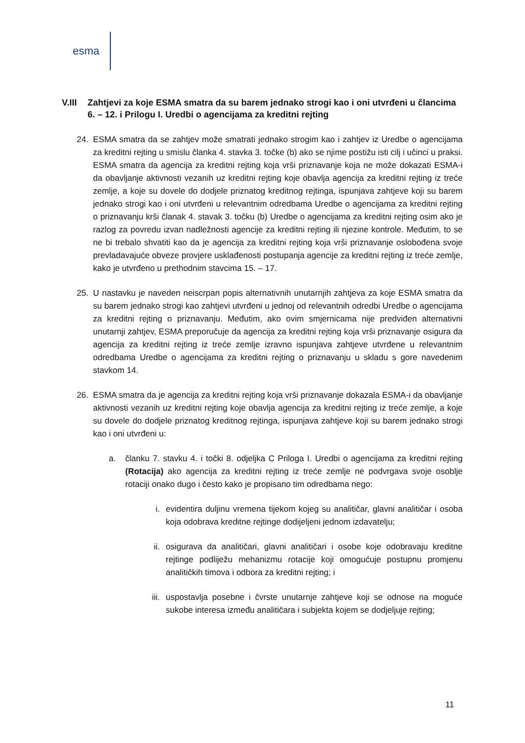esma
V.III Zahtjevi za koje ESMA smatra da su barem jednako strogi kao i oni utvrđeni u člancima 6. – 12. i Prilogu I. Uredbi o agencijama za kreditni rejting
24. ESMA smatra da se zahtjev može smatrati jednako strogim kao i zahtjev iz Uredbe o agencijama za kreditni rejting u smislu članka 4. stavka 3. točke (b) ako se njime postižu isti cilj i učinci u praksi. ESMA smatra da agencija za kreditni rejting koja vrši priznavanje koja ne može dokazati ESMA-i da obavljanje aktivnosti vezanih uz kreditni rejting koje obavlja agencija za kreditni rejting iz treće zemlje, a koje su dovele do dodjele priznatog kreditnog rejtinga, ispunjava zahtjeve koji su barem jednako strogi kao i oni utvrđeni u relevantnim odredbama Uredbe o agencijama za kreditni rejting o priznavanju krši članak 4. stavak 3. točku (b) Uredbe o agencijama za kreditni rejting osim ako je razlog za povredu izvan nadležnosti agencije za kreditni rejting ili njezine kontrole. Međutim, to se ne bi trebalo shvatiti kao da je agencija za kreditni rejting koja vrši priznavanje oslobođena svoje prevladavajuće obveze provjere usklađenosti postupanja agencije za kreditni rejting iz treće zemlje, kako je utvrđeno u prethodnim stavcima 15. – 17.
25. U nastavku je naveden neiscrpan popis alternativnih unutarnjih zahtjeva za koje ESMA smatra da su barem jednako strogi kao zahtjevi utvrđeni u jednoj od relevantnih odredbi Uredbe o agencijama za kreditni rejting o priznavanju. Međutim, ako ovim smjernicama nije predviđen alternativni unutarnji zahtjev, ESMA preporučuje da agencija za kreditni rejting koja vrši priznavanje osigura da agencija za kreditni rejting iz treće zemlje izravno ispunjava zahtjeve utvrđene u relevantnim odredbama Uredbe o agencijama za kreditni rejting o priznavanju u skladu s gore navedenim stavkom 14.
26. ESMA smatra da je agencija za kreditni rejting koja vrši priznavanje dokazala ESMA-i da obavljanje aktivnosti vezanih uz kreditni rejting koje obavlja agencija za kreditni rejting iz treće zemlje, a koje su dovele do dodjele priznatog kreditnog rejtinga, ispunjava zahtjeve koji su barem jednako strogi kao i oni utvrđeni u:
a. članku 7. stavku 4. i točki 8. odjeljka C Priloga I. Uredbi o agencijama za kreditni rejting (Rotacija) ako agencija za kreditni rejting iz treće zemlje ne podvrgava svoje osoblje rotaciji onako dugo i često kako je propisano tim odredbama nego:
i. evidentira duljinu vremena tijekom kojeg su analitičar, glavni analitičar i osoba koja odobrava kreditne rejtinge dodijeljeni jednom izdavatelju;
ii. osigurava da analitičari, glavni analitičari i osobe koje odobravaju kreditne rejtinge podliježu mehanizmu rotacije koji omogućuje postupnu promjenu analitičkih timova i odbora za kreditni rejting; i
iii. uspostavlja posebne i čvrste unutarnje zahtjeve koji se odnose na moguće sukobe interesa između analitičara i subjekta kojem se dodjeljuje rejting;
11